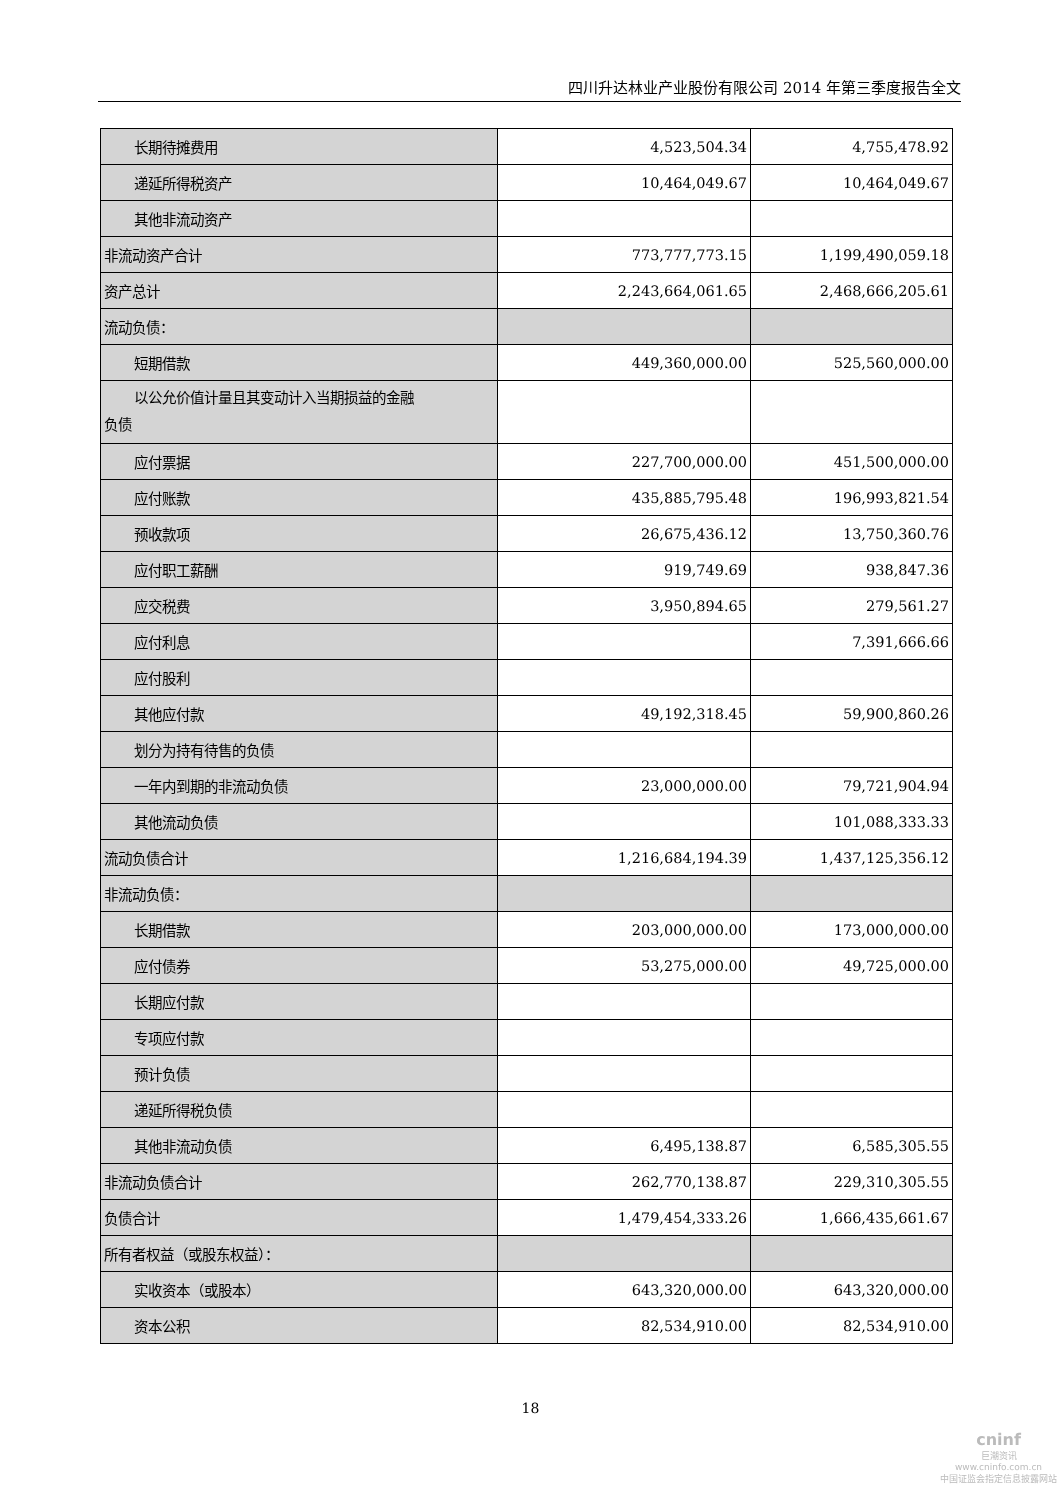四川升达林业产业股份有限公司 2014 年第三季度报告全文
| 长期待摊费用 | 4,523,504.34 | 4,755,478.92 |
| 递延所得税资产 | 10,464,049.67 | 10,464,049.67 |
| 其他非流动资产 | | |
| 非流动资产合计 | 773,777,773.15 | 1,199,490,059.18 |
| 资产总计 | 2,243,664,061.65 | 2,468,666,205.61 |
| 流动负债： | | |
| 短期借款 | 449,360,000.00 | 525,560,000.00 |
| 以公允价值计量且其变动计入当期损益的金融 负债 | | |
| 应付票据 | 227,700,000.00 | 451,500,000.00 |
| 应付账款 | 435,885,795.48 | 196,993,821.54 |
| 预收款项 | 26,675,436.12 | 13,750,360.76 |
| 应付职工薪酬 | 919,749.69 | 938,847.36 |
| 应交税费 | 3,950,894.65 | 279,561.27 |
| 应付利息 | | 7,391,666.66 |
| 应付股利 | | |
| 其他应付款 | 49,192,318.45 | 59,900,860.26 |
| 划分为持有待售的负债 | | |
| 一年内到期的非流动负债 | 23,000,000.00 | 79,721,904.94 |
| 其他流动负债 | | 101,088,333.33 |
| 流动负债合计 | 1,216,684,194.39 | 1,437,125,356.12 |
| 非流动负债： | | |
| 长期借款 | 203,000,000.00 | 173,000,000.00 |
| 应付债券 | 53,275,000.00 | 49,725,000.00 |
| 长期应付款 | | |
| 专项应付款 | | |
| 预计负债 | | |
| 递延所得税负债 | | |
| 其他非流动负债 | 6,495,138.87 | 6,585,305.55 |
| 非流动负债合计 | 262,770,138.87 | 229,310,305.55 |
| 负债合计 | 1,479,454,333.26 | 1,666,435,661.67 |
| 所有者权益（或股东权益）： | | |
| 实收资本（或股本） | 643,320,000.00 | 643,320,000.00 |
| 资本公积 | 82,534,910.00 | 82,534,910.00 |
18
cninf
巨潮资讯
www.cninfo.com.cn
中国证监会指定信息披露网站